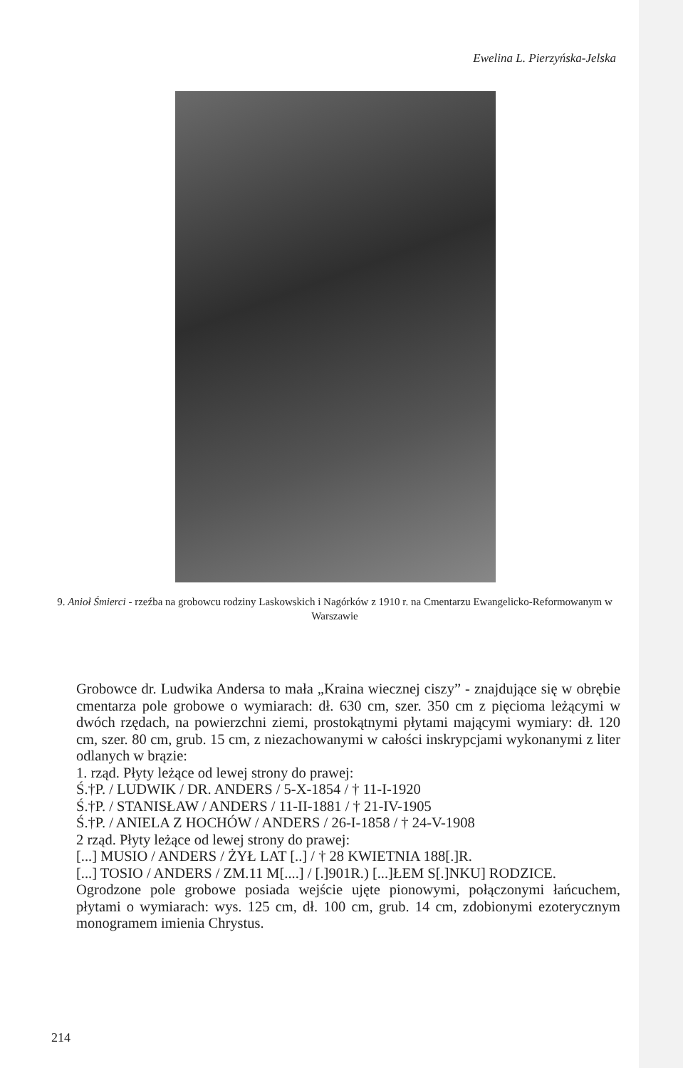Ewelina L. Pierzyńska-Jelska
9. Anioł Śmierci - rzeźba na grobowcu rodziny Laskowskich i Nagórków z 1910 r. na Cmentarzu Ewangelicko-Reformowanym w Warszawie
Grobowce dr. Ludwika Andersa to mała „Kraina wiecznej ciszy” - znajdujące się w obrębie cmentarza pole grobowe o wymiarach: dł. 630 cm, szer. 350 cm z pięcioma leżącymi w dwóch rzędach, na powierzchni ziemi, prostokątnymi płytami mającymi wymiary: dł. 120 cm, szer. 80 cm, grub. 15 cm, z niezachowanymi w całości inskrypcjami wykonanymi z liter odlanych w brązie:
1. rząd. Płyty leżące od lewej strony do prawej:
Ś.†P. / LUDWIK / DR. ANDERS / 5-X-1854 / † 11-I-1920
Ś.†P. / STANISŁAW / ANDERS / 11-II-1881 / † 21-IV-1905
Ś.†P. / ANIELA Z HOCHÓW / ANDERS / 26-I-1858 / † 24-V-1908
2 rząd. Płyty leżące od lewej strony do prawej:
[...] MUSIO / ANDERS / ŻYŁ LAT [..] / † 28 KWIETNIA 188[.]R.
[...] TOSIO / ANDERS / ZM.11 M[....] / [.]901R.) [...]ŁEM S[.]NKU] RODZICE.
Ogrodzone pole grobowe posiada wejście ujęte pionowymi, połączonymi łańcuchem, płytami o wymiarach: wys. 125 cm, dł. 100 cm, grub. 14 cm, zdobionymi ezoterycznym monogramem imienia Chrystus.
214